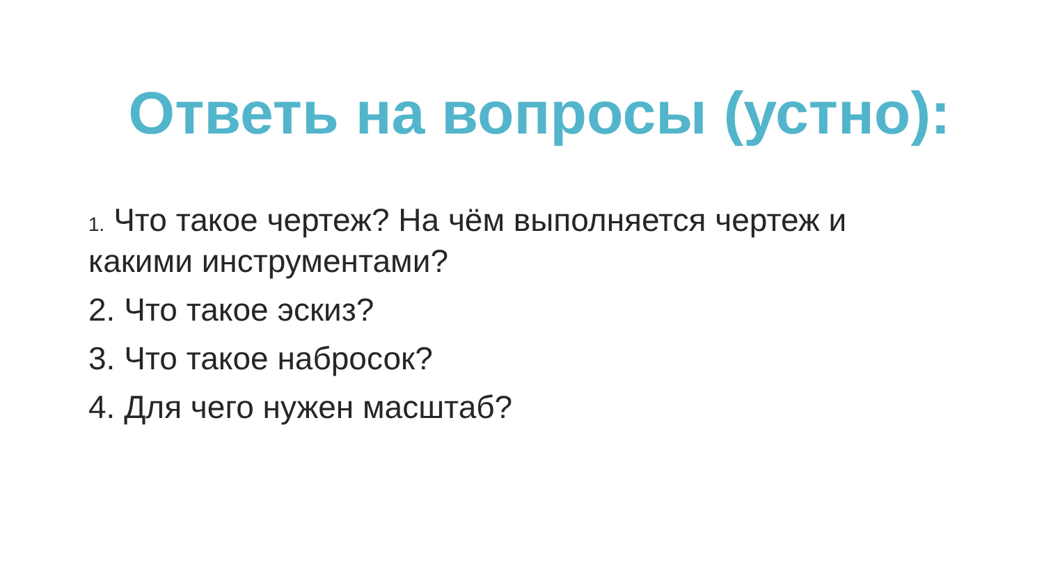Ответь на вопросы (устно):
1. Что такое чертеж? На чём выполняется чертеж и какими инструментами?
2. Что такое эскиз?
3. Что такое набросок?
4. Для чего нужен масштаб?